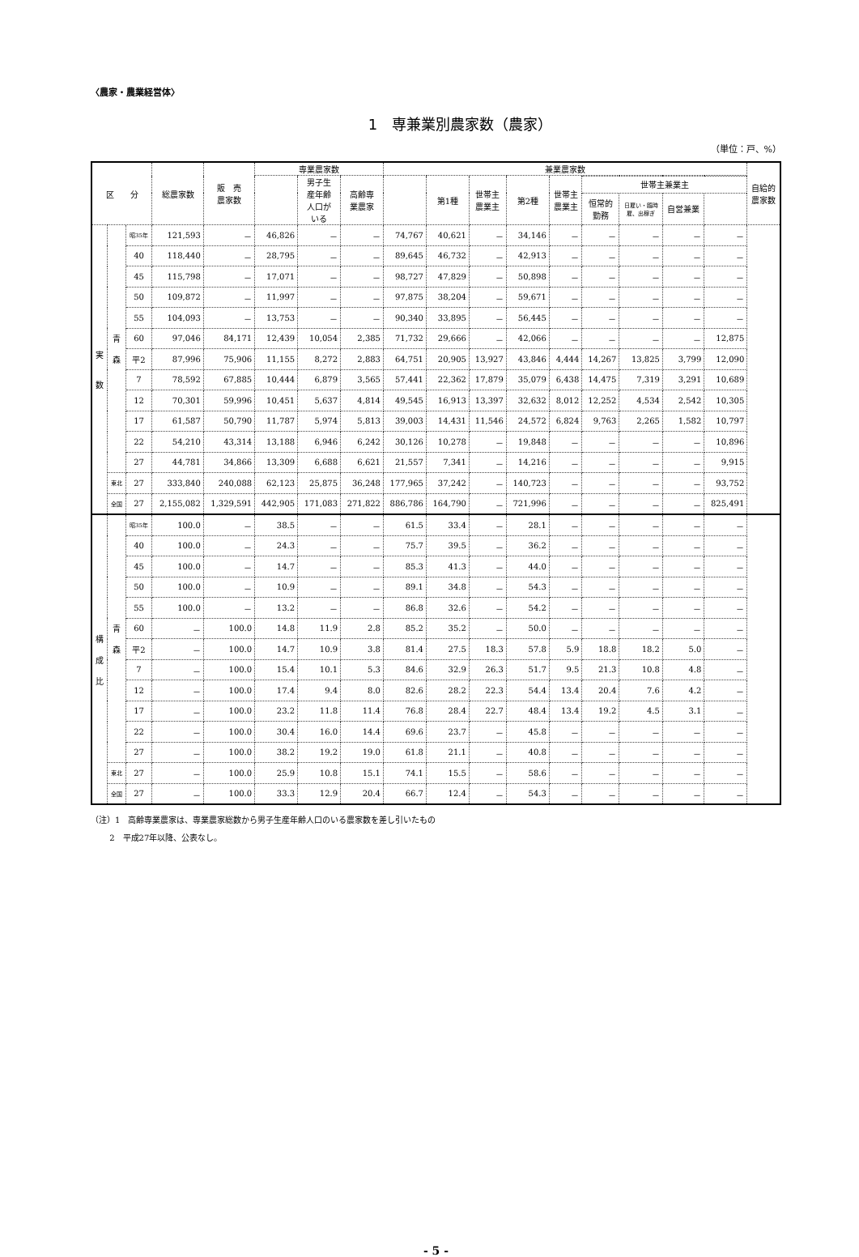〈農家・農業経営体〉
1　専兼業別農家数（農家）
（単位：戸、%）
| 区 分 | | | 総農家数 | 販 売 農家数 | 専業農家数 | | | 兼業農家数 | | | | | | | | | 自給的 農家数 |
| --- | --- | --- | --- | --- | --- | --- | --- | --- | --- | --- | --- | --- | --- | --- | --- | --- | --- |
| | | | | | | 男子生 産年齢 人口が いる | 高齢専 業農家 | | 第1種 | 世帯主 農業主 | 第2種 | 世帯主 農業主 | | | | | |
| | | | | | | | | | | | | | 世帯主兼業主 | | | | |
| | | | | | | | | | | | | | 恒常的 勤務 | 日雇い・臨時 雇、出稼ぎ | 自営兼業 | | |
| 実 数 | 青 森 | 昭35年 | 121,593 | － | 46,826 | － | － | 74,767 | 40,621 | － | 34,146 | － | － | － | － | － | |
| | | 40 | 118,440 | － | 28,795 | － | － | 89,645 | 46,732 | － | 42,913 | － | － | － | － | － | |
| | | 45 | 115,798 | － | 17,071 | － | － | 98,727 | 47,829 | － | 50,898 | － | － | － | － | － | |
| | | 50 | 109,872 | － | 11,997 | － | － | 97,875 | 38,204 | － | 59,671 | － | － | － | － | － | |
| | | 55 | 104,093 | － | 13,753 | － | － | 90,340 | 33,895 | － | 56,445 | － | － | － | － | － | |
| | | 60 | 97,046 | 84,171 | 12,439 | 10,054 | 2,385 | 71,732 | 29,666 | － | 42,066 | － | － | － | － | 12,875 | |
| | | 平2 | 87,996 | 75,906 | 11,155 | 8,272 | 2,883 | 64,751 | 20,905 | 13,927 | 43,846 | 4,444 | 14,267 | 13,825 | 3,799 | 12,090 | |
| | | 7 | 78,592 | 67,885 | 10,444 | 6,879 | 3,565 | 57,441 | 22,362 | 17,879 | 35,079 | 6,438 | 14,475 | 7,319 | 3,291 | 10,689 | |
| | | 12 | 70,301 | 59,996 | 10,451 | 5,637 | 4,814 | 49,545 | 16,913 | 13,397 | 32,632 | 8,012 | 12,252 | 4,534 | 2,542 | 10,305 | |
| | | 17 | 61,587 | 50,790 | 11,787 | 5,974 | 5,813 | 39,003 | 14,431 | 11,546 | 24,572 | 6,824 | 9,763 | 2,265 | 1,582 | 10,797 | |
| | | 22 | 54,210 | 43,314 | 13,188 | 6,946 | 6,242 | 30,126 | 10,278 | － | 19,848 | － | － | － | － | 10,896 | |
| | | 27 | 44,781 | 34,866 | 13,309 | 6,688 | 6,621 | 21,557 | 7,341 | － | 14,216 | － | － | － | － | 9,915 | |
| | 東北 | 27 | 333,840 | 240,088 | 62,123 | 25,875 | 36,248 | 177,965 | 37,242 | － | 140,723 | － | － | － | － | 93,752 | |
| | 全国 | 27 | 2,155,082 | 1,329,591 | 442,905 | 171,083 | 271,822 | 886,786 | 164,790 | － | 721,996 | － | － | － | － | 825,491 | |
| 構 成 比 | 青 森 | 昭35年 | 100.0 | － | 38.5 | － | － | 61.5 | 33.4 | － | 28.1 | － | － | － | － | － | |
| | | 40 | 100.0 | － | 24.3 | － | － | 75.7 | 39.5 | － | 36.2 | － | － | － | － | － | |
| | | 45 | 100.0 | － | 14.7 | － | － | 85.3 | 41.3 | － | 44.0 | － | － | － | － | － | |
| | | 50 | 100.0 | － | 10.9 | － | － | 89.1 | 34.8 | － | 54.3 | － | － | － | － | － | |
| | | 55 | 100.0 | － | 13.2 | － | － | 86.8 | 32.6 | － | 54.2 | － | － | － | － | － | |
| | | 60 | － | 100.0 | 14.8 | 11.9 | 2.8 | 85.2 | 35.2 | － | 50.0 | － | － | － | － | － | |
| | | 平2 | － | 100.0 | 14.7 | 10.9 | 3.8 | 81.4 | 27.5 | 18.3 | 57.8 | 5.9 | 18.8 | 18.2 | 5.0 | － | |
| | | 7 | － | 100.0 | 15.4 | 10.1 | 5.3 | 84.6 | 32.9 | 26.3 | 51.7 | 9.5 | 21.3 | 10.8 | 4.8 | － | |
| | | 12 | － | 100.0 | 17.4 | 9.4 | 8.0 | 82.6 | 28.2 | 22.3 | 54.4 | 13.4 | 20.4 | 7.6 | 4.2 | － | |
| | | 17 | － | 100.0 | 23.2 | 11.8 | 11.4 | 76.8 | 28.4 | 22.7 | 48.4 | 13.4 | 19.2 | 4.5 | 3.1 | － | |
| | | 22 | － | 100.0 | 30.4 | 16.0 | 14.4 | 69.6 | 23.7 | － | 45.8 | － | － | － | － | － | |
| | | 27 | － | 100.0 | 38.2 | 19.2 | 19.0 | 61.8 | 21.1 | － | 40.8 | － | － | － | － | － | |
| | 東北 | 27 | － | 100.0 | 25.9 | 10.8 | 15.1 | 74.1 | 15.5 | － | 58.6 | － | － | － | － | － | |
| | 全国 | 27 | － | 100.0 | 33.3 | 12.9 | 20.4 | 66.7 | 12.4 | － | 54.3 | － | － | － | － | － | |
（注）1　高齢専業農家は、専業農家総数から男子生産年齢人口のいる農家数を差し引いたもの
　　 2　平成27年以降、公表なし。
- 5 -